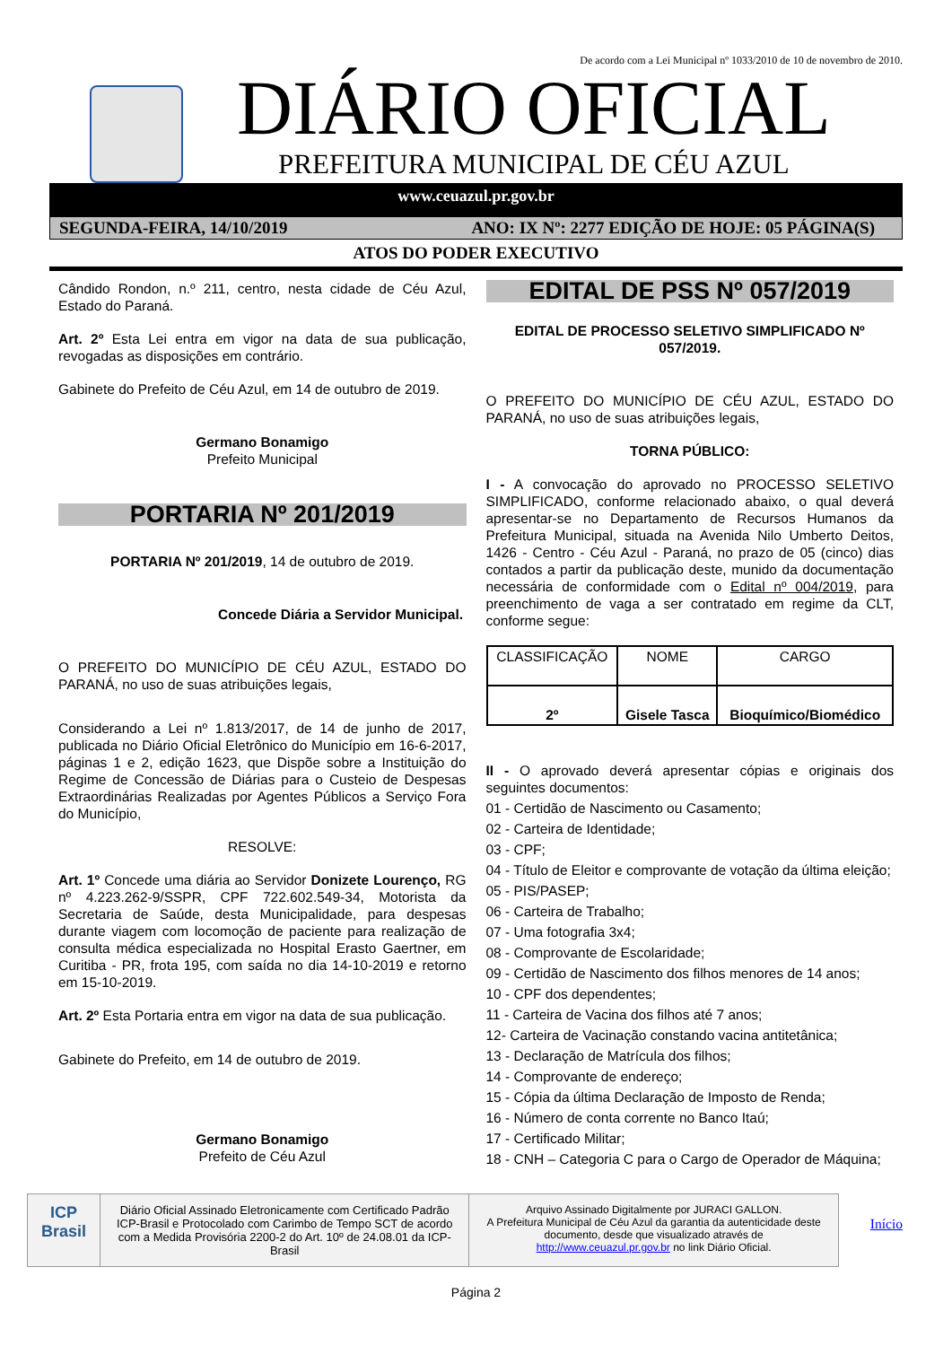De acordo com a Lei Municipal nº 1033/2010 de 10 de novembro de 2010.
DIÁRIO OFICIAL
PREFEITURA MUNICIPAL DE CÉU AZUL
www.ceuazul.pr.gov.br
SEGUNDA-FEIRA, 14/10/2019 ANO: IX Nº: 2277 EDIÇÃO DE HOJE: 05 PÁGINA(S)
ATOS DO PODER EXECUTIVO
Cândido Rondon, n.º 211, centro, nesta cidade de Céu Azul, Estado do Paraná.
Art. 2º Esta Lei entra em vigor na data de sua publicação, revogadas as disposições em contrário.
Gabinete do Prefeito de Céu Azul, em 14 de outubro de 2019.
Germano Bonamigo
Prefeito Municipal
PORTARIA Nº 201/2019
PORTARIA Nº 201/2019, 14 de outubro de 2019.
Concede Diária a Servidor Municipal.
O PREFEITO DO MUNICÍPIO DE CÉU AZUL, ESTADO DO PARANÁ, no uso de suas atribuições legais,
Considerando a Lei nº 1.813/2017, de 14 de junho de 2017, publicada no Diário Oficial Eletrônico do Município em 16-6-2017, páginas 1 e 2, edição 1623, que Dispõe sobre a Instituição do Regime de Concessão de Diárias para o Custeio de Despesas Extraordinárias Realizadas por Agentes Públicos a Serviço Fora do Município,
RESOLVE:
Art. 1º Concede uma diária ao Servidor Donizete Lourenço, RG nº 4.223.262-9/SSPR, CPF 722.602.549-34, Motorista da Secretaria de Saúde, desta Municipalidade, para despesas durante viagem com locomoção de paciente para realização de consulta médica especializada no Hospital Erasto Gaertner, em Curitiba - PR, frota 195, com saída no dia 14-10-2019 e retorno em 15-10-2019.
Art. 2º Esta Portaria entra em vigor na data de sua publicação.
Gabinete do Prefeito, em 14 de outubro de 2019.
Germano Bonamigo
Prefeito de Céu Azul
EDITAL DE PSS Nº 057/2019
EDITAL DE PROCESSO SELETIVO SIMPLIFICADO Nº 057/2019.
O PREFEITO DO MUNICÍPIO DE CÉU AZUL, ESTADO DO PARANÁ, no uso de suas atribuições legais,
TORNA PÚBLICO:
I - A convocação do aprovado no PROCESSO SELETIVO SIMPLIFICADO, conforme relacionado abaixo, o qual deverá apresentar-se no Departamento de Recursos Humanos da Prefeitura Municipal, situada na Avenida Nilo Umberto Deitos, 1426 - Centro - Céu Azul - Paraná, no prazo de 05 (cinco) dias contados a partir da publicação deste, munido da documentação necessária de conformidade com o Edital nº 004/2019, para preenchimento de vaga a ser contratado em regime da CLT, conforme segue:
| CLASSIFICAÇÃO | NOME | CARGO |
| 2º | Gisele Tasca | Bioquímico/Biomédico |
II - O aprovado deverá apresentar cópias e originais dos seguintes documentos:
01 - Certidão de Nascimento ou Casamento;
02 - Carteira de Identidade;
03 - CPF;
04 - Título de Eleitor e comprovante de votação da última eleição;
05 - PIS/PASEP;
06 - Carteira de Trabalho;
07 - Uma fotografia 3x4;
08 - Comprovante de Escolaridade;
09 - Certidão de Nascimento dos filhos menores de 14 anos;
10 - CPF dos dependentes;
11 - Carteira de Vacina dos filhos até 7 anos;
12- Carteira de Vacinação constando vacina antitetânica;
13 - Declaração de Matrícula dos filhos;
14 - Comprovante de endereço;
15 - Cópia da última Declaração de Imposto de Renda;
16 - Número de conta corrente no Banco Itaú;
17 - Certificado Militar;
18 - CNH – Categoria C para o Cargo de Operador de Máquina;
ICP Brasil
Diário Oficial Assinado Eletronicamente com Certificado Padrão ICP-Brasil e Protocolado com Carimbo de Tempo SCT de acordo com a Medida Provisória 2200-2 do Art. 10º de 24.08.01 da ICP-Brasil
Arquivo Assinado Digitalmente por JURACI GALLON.
A Prefeitura Municipal de Céu Azul da garantia da autenticidade deste documento, desde que visualizado através de http://www.ceuazul.pr.gov.br no link Diário Oficial.
Início
Página 2